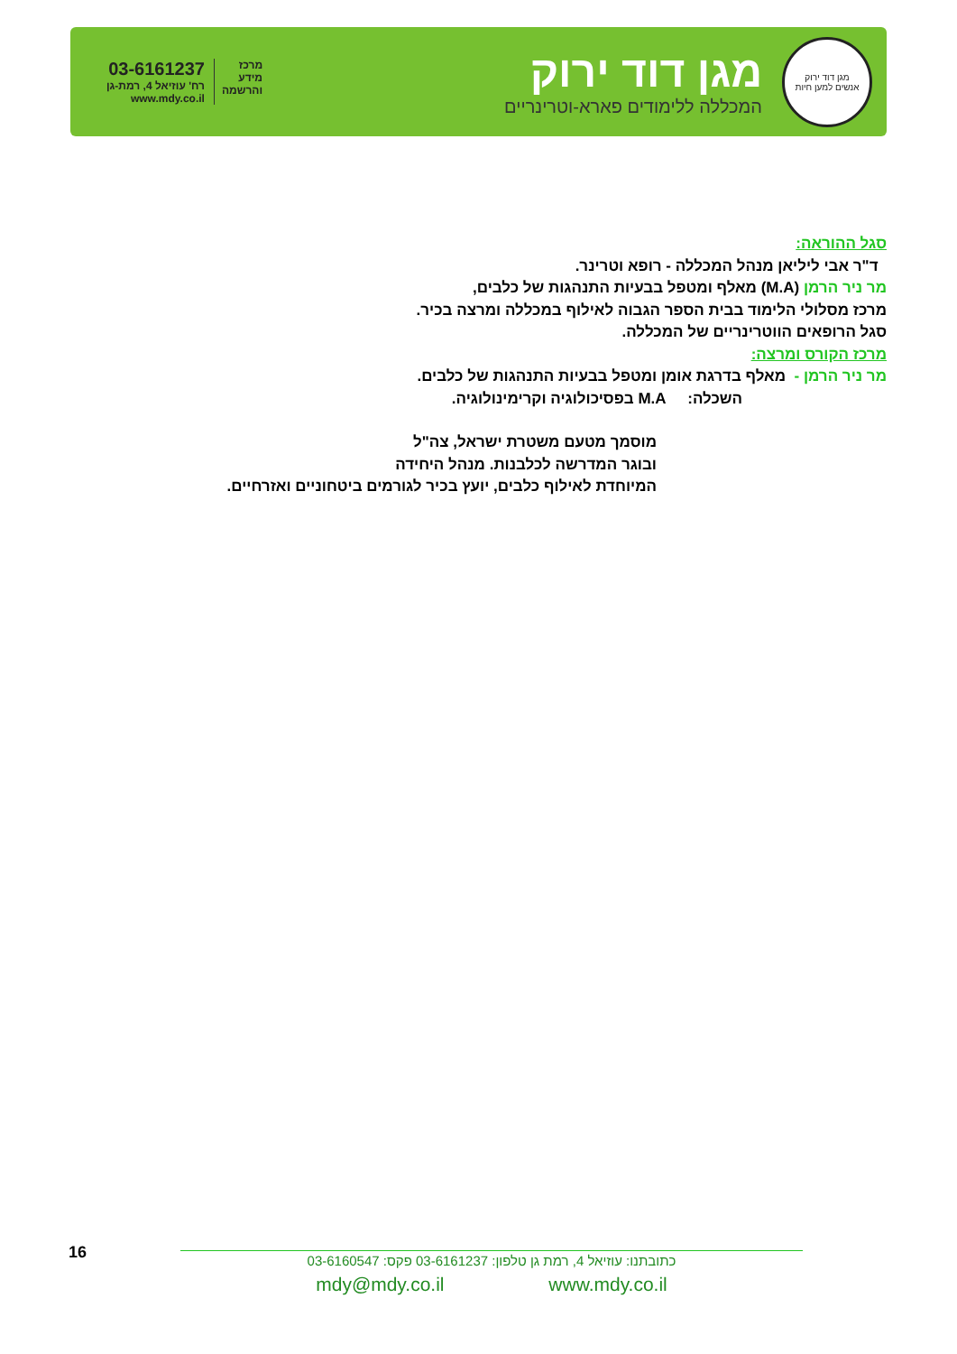מגן דוד ירוק
אנשים למען חיות
מגן דוד ירוק
המכללה ללימודים פארא-וטרינריים
מרכז
מידע
והרשמה
03-6161237
רח' עוזיאל 4, רמת-גן
www.mdy.co.il
סגל ההוראה:
ד"ר אבי ליליאן מנהל המכללה - רופא וטרינר.
מר ניר הרמן (M.A) מאלף ומטפל בבעיות התנהגות של כלבים,
מרכז מסלולי הלימוד בבית הספר הגבוה לאילוף במכללה ומרצה בכיר.
סגל הרופאים הווטרינריים של המכללה.
מרכז הקורס ומרצה:
מר ניר הרמן - מאלף בדרגת אומן ומטפל בבעיות התנהגות של כלבים.
השכלה: M.A בפסיכולוגיה וקרימינולוגיה.
מוסמך מטעם משטרת ישראל, צה"ל
ובוגר המדרשה לכלבנות. מנהל היחידה
המיוחדת לאילוף כלבים, יועץ בכיר לגורמים ביטחוניים ואזרחיים.
16
כתובתנו: עוזיאל 4, רמת גן טלפון: 03-6161237 פקס: 03-6160547
mdy@mdy.co.il www.mdy.co.il